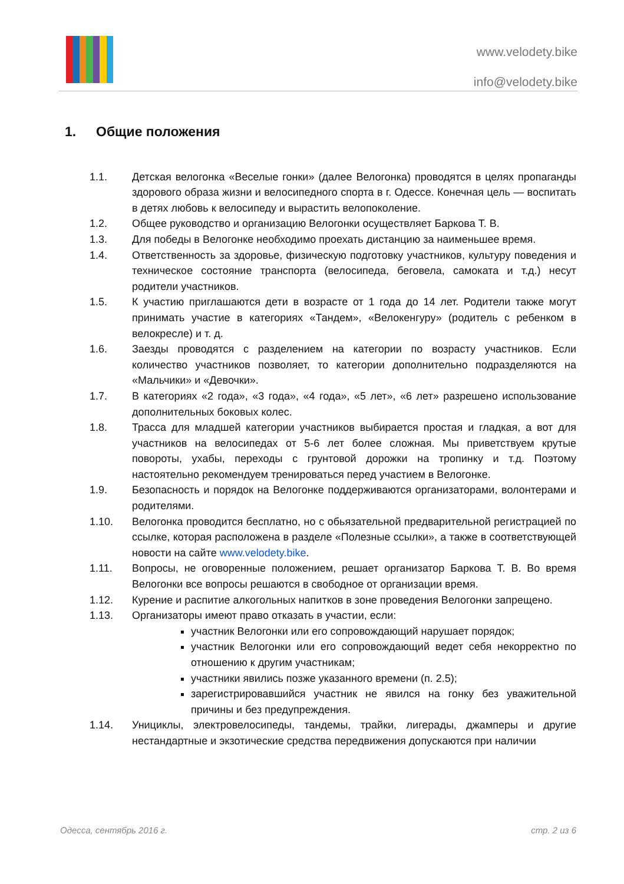www.velodety.bike
info@velodety.bike
1. Общие положения
1.1. Детская велогонка «Веселые гонки» (далее Велогонка) проводятся в целях пропаганды здорового образа жизни и велосипедного спорта в г. Одессе. Конечная цель — воспитать в детях любовь к велосипеду и вырастить велопоколение.
1.2. Общее руководство и организацию Велогонки осуществляет Баркова Т. В.
1.3. Для победы в Велогонке необходимо проехать дистанцию за наименьшее время.
1.4. Ответственность за здоровье, физическую подготовку участников, культуру поведения и техническое состояние транспорта (велосипеда, беговела, самоката и т.д.) несут родители участников.
1.5. К участию приглашаются дети в возрасте от 1 года до 14 лет. Родители также могут принимать участие в категориях «Тандем», «Велокенгуру» (родитель с ребенком в велокресле) и т. д.
1.6. Заезды проводятся с разделением на категории по возрасту участников. Если количество участников позволяет, то категории дополнительно подразделяются на «Мальчики» и «Девочки».
1.7. В категориях «2 года», «3 года», «4 года», «5 лет», «6 лет» разрешено использование дополнительных боковых колес.
1.8. Трасса для младшей категории участников выбирается простая и гладкая, а вот для участников на велосипедах от 5-6 лет более сложная. Мы приветствуем крутые повороты, ухабы, переходы с грунтовой дорожки на тропинку и т.д. Поэтому настоятельно рекомендуем тренироваться перед участием в Велогонке.
1.9. Безопасность и порядок на Велогонке поддерживаются организаторами, волонтерами и родителями.
1.10. Велогонка проводится бесплатно, но с обьязательной предварительной регистрацией по ссылке, которая расположена в разделе «Полезные ссылки», а также в соответствующей новости на сайте www.velodety.bike.
1.11. Вопросы, не оговоренные положением, решает организатор Баркова Т. В. Во время Велогонки все вопросы решаются в свободное от организации время.
1.12. Курение и распитие алкогольных напитков в зоне проведения Велогонки запрещено.
1.13. Организаторы имеют право отказать в участии, если:
участник Велогонки или его сопровождающий нарушает порядок;
участник Велогонки или его сопровождающий ведет себя некорректно по отношению к другим участникам;
участники явились позже указанного времени (п. 2.5);
зарегистрировавшийся участник не явился на гонку без уважительной причины и без предупреждения.
1.14. Унициклы, электровелосипеды, тандемы, трайки, лигерады, джамперы и другие нестандартные и экзотические средства передвижения допускаются при наличии
Одесса, сентябрь 2016 г. стр. 2 из 6